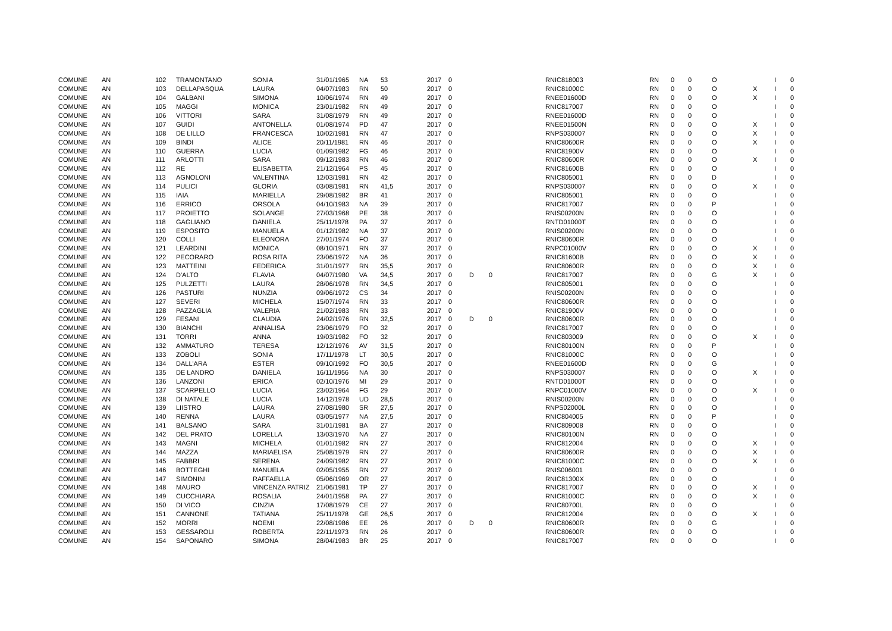| COMUNE | AN | 102 | TRAMONTANO | SONIA | 31/01/1965 | NA | 53 | 2017 | 0 | | | RNIC818003 | RN | 0 | 0 | O | | I | 0 |
| COMUNE | AN | 103 | DELLAPASQUA | LAURA | 04/07/1983 | RN | 50 | 2017 | 0 | | | RNIC81000C | RN | 0 | 0 | O | X | I | 0 |
| COMUNE | AN | 104 | GALBANI | SIMONA | 10/06/1974 | RN | 49 | 2017 | 0 | | | RNEE01600D | RN | 0 | 0 | O | X | I | 0 |
| COMUNE | AN | 105 | MAGGI | MONICA | 23/01/1982 | RN | 49 | 2017 | 0 | | | RNIC817007 | RN | 0 | 0 | O | | I | 0 |
| COMUNE | AN | 106 | VITTORI | SARA | 31/08/1979 | RN | 49 | 2017 | 0 | | | RNEE01600D | RN | 0 | 0 | O | | I | 0 |
| COMUNE | AN | 107 | GUIDI | ANTONELLA | 01/08/1974 | PD | 47 | 2017 | 0 | | | RNEE01500N | RN | 0 | 0 | O | X | I | 0 |
| COMUNE | AN | 108 | DE LILLO | FRANCESCA | 10/02/1981 | RN | 47 | 2017 | 0 | | | RNPS030007 | RN | 0 | 0 | O | X | I | 0 |
| COMUNE | AN | 109 | BINDI | ALICE | 20/11/1981 | RN | 46 | 2017 | 0 | | | RNIC80600R | RN | 0 | 0 | O | X | I | 0 |
| COMUNE | AN | 110 | GUERRA | LUCIA | 01/09/1982 | FG | 46 | 2017 | 0 | | | RNIC81900V | RN | 0 | 0 | O | | I | 0 |
| COMUNE | AN | 111 | ARLOTTI | SARA | 09/12/1983 | RN | 46 | 2017 | 0 | | | RNIC80600R | RN | 0 | 0 | O | X | I | 0 |
| COMUNE | AN | 112 | RE | ELISABETTA | 21/12/1964 | PS | 45 | 2017 | 0 | | | RNIC81600B | RN | 0 | 0 | O | | I | 0 |
| COMUNE | AN | 113 | AGNOLONI | VALENTINA | 12/03/1981 | RN | 42 | 2017 | 0 | | | RNIC805001 | RN | 0 | 0 | D | | I | 0 |
| COMUNE | AN | 114 | PULICI | GLORIA | 03/08/1981 | RN | 41,5 | 2017 | 0 | | | RNPS030007 | RN | 0 | 0 | O | X | I | 0 |
| COMUNE | AN | 115 | IAIA | MARIELLA | 29/08/1982 | BR | 41 | 2017 | 0 | | | RNIC805001 | RN | 0 | 0 | O | | I | 0 |
| COMUNE | AN | 116 | ERRICO | ORSOLA | 04/10/1983 | NA | 39 | 2017 | 0 | | | RNIC817007 | RN | 0 | 0 | P | | I | 0 |
| COMUNE | AN | 117 | PROIETTO | SOLANGE | 27/03/1968 | PE | 38 | 2017 | 0 | | | RNIS00200N | RN | 0 | 0 | O | | I | 0 |
| COMUNE | AN | 118 | GAGLIANO | DANIELA | 25/11/1978 | PA | 37 | 2017 | 0 | | | RNTD01000T | RN | 0 | 0 | O | | I | 0 |
| COMUNE | AN | 119 | ESPOSITO | MANUELA | 01/12/1982 | NA | 37 | 2017 | 0 | | | RNIS00200N | RN | 0 | 0 | O | | I | 0 |
| COMUNE | AN | 120 | COLLI | ELEONORA | 27/01/1974 | FO | 37 | 2017 | 0 | | | RNIC80600R | RN | 0 | 0 | O | | I | 0 |
| COMUNE | AN | 121 | LEARDINI | MONICA | 08/10/1971 | RN | 37 | 2017 | 0 | | | RNPC01000V | RN | 0 | 0 | O | X | I | 0 |
| COMUNE | AN | 122 | PECORARO | ROSA RITA | 23/06/1972 | NA | 36 | 2017 | 0 | | | RNIC81600B | RN | 0 | 0 | O | X | I | 0 |
| COMUNE | AN | 123 | MATTEINI | FEDERICA | 31/01/1977 | RN | 35,5 | 2017 | 0 | | | RNIC80600R | RN | 0 | 0 | O | X | I | 0 |
| COMUNE | AN | 124 | D'ALTO | FLAVIA | 04/07/1980 | VA | 34,5 | 2017 | 0 | D | 0 | RNIC817007 | RN | 0 | 0 | G | X | I | 0 |
| COMUNE | AN | 125 | PULZETTI | LAURA | 28/06/1978 | RN | 34,5 | 2017 | 0 | | | RNIC805001 | RN | 0 | 0 | O | | I | 0 |
| COMUNE | AN | 126 | PASTURI | NUNZIA | 09/06/1972 | CS | 34 | 2017 | 0 | | | RNIS00200N | RN | 0 | 0 | O | | I | 0 |
| COMUNE | AN | 127 | SEVERI | MICHELA | 15/07/1974 | RN | 33 | 2017 | 0 | | | RNIC80600R | RN | 0 | 0 | O | | I | 0 |
| COMUNE | AN | 128 | PAZZAGLIA | VALERIA | 21/02/1983 | RN | 33 | 2017 | 0 | | | RNIC81900V | RN | 0 | 0 | O | | I | 0 |
| COMUNE | AN | 129 | FESANI | CLAUDIA | 24/02/1976 | RN | 32,5 | 2017 | 0 | D | 0 | RNIC80600R | RN | 0 | 0 | O | | I | 0 |
| COMUNE | AN | 130 | BIANCHI | ANNALISA | 23/06/1979 | FO | 32 | 2017 | 0 | | | RNIC817007 | RN | 0 | 0 | O | | I | 0 |
| COMUNE | AN | 131 | TORRI | ANNA | 19/03/1982 | FO | 32 | 2017 | 0 | | | RNIC803009 | RN | 0 | 0 | O | X | I | 0 |
| COMUNE | AN | 132 | AMMATURO | TERESA | 12/12/1976 | AV | 31,5 | 2017 | 0 | | | RNIC80100N | RN | 0 | 0 | P | | I | 0 |
| COMUNE | AN | 133 | ZOBOLI | SONIA | 17/11/1978 | LT | 30,5 | 2017 | 0 | | | RNIC81000C | RN | 0 | 0 | O | | I | 0 |
| COMUNE | AN | 134 | DALL'ARA | ESTER | 09/10/1992 | FO | 30,5 | 2017 | 0 | | | RNEE01600D | RN | 0 | 0 | G | | I | 0 |
| COMUNE | AN | 135 | DE LANDRO | DANIELA | 16/11/1956 | NA | 30 | 2017 | 0 | | | RNPS030007 | RN | 0 | 0 | O | X | I | 0 |
| COMUNE | AN | 136 | LANZONI | ERICA | 02/10/1976 | MI | 29 | 2017 | 0 | | | RNTD01000T | RN | 0 | 0 | O | | I | 0 |
| COMUNE | AN | 137 | SCARPELLO | LUCIA | 23/02/1964 | FG | 29 | 2017 | 0 | | | RNPC01000V | RN | 0 | 0 | O | X | I | 0 |
| COMUNE | AN | 138 | DI NATALE | LUCIA | 14/12/1978 | UD | 28,5 | 2017 | 0 | | | RNIS00200N | RN | 0 | 0 | O | | I | 0 |
| COMUNE | AN | 139 | LIISTRO | LAURA | 27/08/1980 | SR | 27,5 | 2017 | 0 | | | RNPS02000L | RN | 0 | 0 | O | | I | 0 |
| COMUNE | AN | 140 | RENNA | LAURA | 03/05/1977 | NA | 27,5 | 2017 | 0 | | | RNIC804005 | RN | 0 | 0 | P | | I | 0 |
| COMUNE | AN | 141 | BALSANO | SARA | 31/01/1981 | BA | 27 | 2017 | 0 | | | RNIC809008 | RN | 0 | 0 | O | | I | 0 |
| COMUNE | AN | 142 | DEL PRATO | LORELLA | 13/03/1970 | NA | 27 | 2017 | 0 | | | RNIC80100N | RN | 0 | 0 | O | | I | 0 |
| COMUNE | AN | 143 | MAGNI | MICHELA | 01/01/1982 | RN | 27 | 2017 | 0 | | | RNIC812004 | RN | 0 | 0 | O | X | I | 0 |
| COMUNE | AN | 144 | MAZZA | MARIAELISA | 25/08/1979 | RN | 27 | 2017 | 0 | | | RNIC80600R | RN | 0 | 0 | O | X | I | 0 |
| COMUNE | AN | 145 | FABBRI | SERENA | 24/09/1982 | RN | 27 | 2017 | 0 | | | RNIC81000C | RN | 0 | 0 | O | X | I | 0 |
| COMUNE | AN | 146 | BOTTEGHI | MANUELA | 02/05/1955 | RN | 27 | 2017 | 0 | | | RNIS006001 | RN | 0 | 0 | O | | I | 0 |
| COMUNE | AN | 147 | SIMONINI | RAFFAELLA | 05/06/1969 | OR | 27 | 2017 | 0 | | | RNIC81300X | RN | 0 | 0 | O | | I | 0 |
| COMUNE | AN | 148 | MAURO | VINCENZA PATRIZ | 21/06/1981 | TP | 27 | 2017 | 0 | | | RNIC817007 | RN | 0 | 0 | O | X | I | 0 |
| COMUNE | AN | 149 | CUCCHIARA | ROSALIA | 24/01/1958 | PA | 27 | 2017 | 0 | | | RNIC81000C | RN | 0 | 0 | O | X | I | 0 |
| COMUNE | AN | 150 | DI VICO | CINZIA | 17/08/1979 | CE | 27 | 2017 | 0 | | | RNIC80700L | RN | 0 | 0 | O | | I | 0 |
| COMUNE | AN | 151 | CANNONE | TATIANA | 25/11/1978 | GE | 26,5 | 2017 | 0 | | | RNIC812004 | RN | 0 | 0 | O | X | I | 0 |
| COMUNE | AN | 152 | MORRI | NOEMI | 22/08/1986 | EE | 26 | 2017 | 0 | D | 0 | RNIC80600R | RN | 0 | 0 | G | | I | 0 |
| COMUNE | AN | 153 | GESSAROLI | ROBERTA | 22/11/1973 | RN | 26 | 2017 | 0 | | | RNIC80600R | RN | 0 | 0 | O | | I | 0 |
| COMUNE | AN | 154 | SAPONARO | SIMONA | 28/04/1983 | BR | 25 | 2017 | 0 | | | RNIC817007 | RN | 0 | 0 | O | | I | 0 |